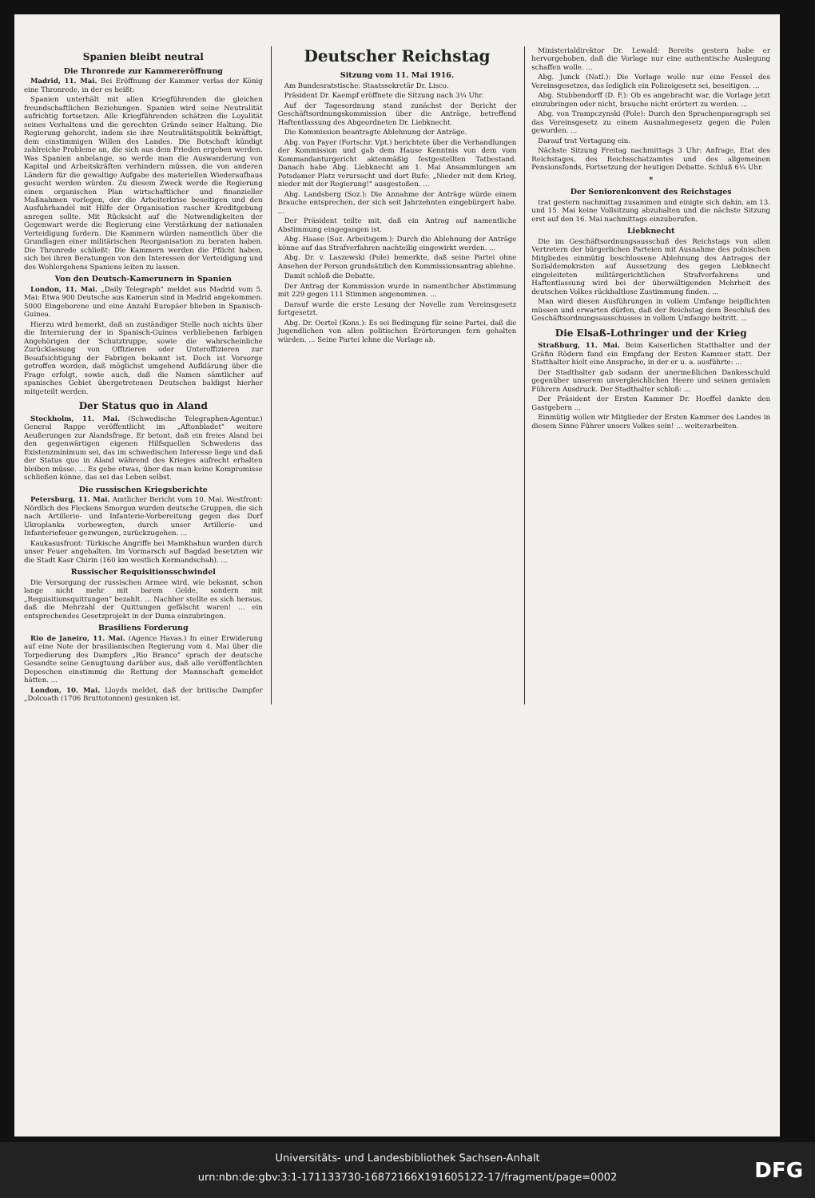Spanien bleibt neutral
Die Thronrede zur Kammereröffnung
Madrid, 11. Mai. Bei Eröffnung der Kammer verlas der König eine Thronrede, in der es heißt:
Spanien unterhält mit allen Kriegführenden die gleichen freundschaftlichen Beziehungen. Spanien wird seine Neutralität aufrichtig fortsetzen. Alle Kriegführenden schätzen die Loyalität seines Verhaltens und die gerechten Gründe seiner Haltung. Die Regierung gehorcht, indem sie ihre Neutralitätspolitik bekräftigt, dem einstimmigen Willen des Landes. Die Botschaft kündigt zahlreiche Probleme an, die sich aus dem Frieden ergeben werden. Was Spanien anbelange, so werde man die Auswanderung von Kapital und Arbeitskräften verhindern müssen, die von anderen Ländern für die gewaltige Aufgabe des materiellen Wiederaufbaus gesucht werden würden. Zu diesem Zweck werde die Regierung einen organischen Plan wirtschaftlicher und finanzieller Maßnahmen vorlegen, der die Arbeiterkrise beseitigen und den Ausfuhrhandel mit Hilfe der Organisation rascher Kreditgebung anregen sollte. Mit Rücksicht auf die Notwendigkeiten der Gegenwart werde die Regierung eine Verstärkung der nationalen Verteidigung fordern. Die Kammern würden namentlich über die Grundlagen einer militärischen Reorganisation zu beraten haben. Die Thronrede schließt: Die Kammern werden die Pflicht haben, sich bei ihren Beratungen von den Interessen der Verteidigung und des Wohlergehens Spaniens leiten zu lassen.
Von den Deutsch-Kamerunern in Spanien
London, 11. Mai. „Daily Telegraph" meldet aus Madrid vom 5. Mai: Etwa 900 Deutsche aus Kamerun sind in Madrid angekommen. 5000 Eingeborene und eine Anzahl Europäer blieben in Spanisch-Guinea.
Hierzu wird bemerkt, daß an zuständiger Stelle noch nichts über die Internierung der in Spanisch-Guinea verbliebenen farbigen Angehörigen der Schutztruppe, sowie die wahrscheinliche Zurücklassung von Offizieren oder Unteroffizieren zur Beaufsichtigung der Fabrigen bekannt ist. Doch ist Vorsorge getroffen worden, daß möglichst umgehend Aufklärung über die Frage erfolgt, sowie auch, daß die Namen sämtlicher auf spanisches Gebiet übergetretenen Deutschen baldigst hierher mitgeteilt werden.
Der Status quo in Aland
Stockholm, 11. Mai. (Schwedische Telegraphen-Agentur.) General Rappe veröffentlicht im „Aftonbladet" weitere Aeußerungen zur Alandsfrage. Er betont, daß ein freies Aland bei den gegenwärtigen eigenen Hilfsquellen Schwedens das Existenzminimum sei, das im schwedischen Interesse liege und daß der Status quo in Aland während des Krieges aufrecht erhalten bleiben müsse. ... Es gebe etwas, über das man keine Kompromisse schließen könne, das sei das Leben selbst.
Die russischen Kriegsberichte
Petersburg, 11. Mai. Amtlicher Bericht vom 10. Mai. Westfront: Nördlich des Fleckens Smorgon wurden deutsche Gruppen, die sich nach Artillerie- und Infanterie-Vorbereitung gegen das Dorf Ukroplanka vorbewegten, durch unser Artillerie- und Infanteriefeuer gezwungen, zurückzugehen. ...
Kaukasusfront: Türkische Angriffe bei Mamkhahun wurden durch unser Feuer angehalten. Im Vormarsch auf Bagdad besetzten wir die Stadt Kasr Chirin (160 km westlich Kermandschah). ...
Russischer Requisitionsschwindel
Die Versorgung der russischen Armee wird, wie bekannt, schon lange nicht mehr mit barem Gelde, sondern mit „Requisitionsquittungen" bezahlt. ... Nachher stellte es sich heraus, daß die Mehrzahl der Quittungen gefälscht waren! ... ein entsprechendes Gesetzprojekt in der Duma einzubringen.
Brasiliens Forderung
Rio de Janeiro, 11. Mai. (Agence Havas.) In einer Erwiderung auf eine Note der brasilianischen Regierung vom 4. Mai über die Torpedierung des Dampfers „Rio Branco" sprach der deutsche Gesandte seine Genugtuung darüber aus, daß alle veröffentlichten Depeschen einstimmig die Rettung der Mannschaft gemeldet hätten. ...
London, 10. Mai. Lloyds meldet, daß der britische Dampfer „Dolcoath (1706 Bruttotonnen) gesunken ist.
Deutscher Reichstag
Sitzung vom 11. Mai 1916.
Am Bundesratstische: Staatssekretär Dr. Lisco.
Präsident Dr. Kaempf eröffnete die Sitzung nach 3¼ Uhr.
Auf der Tagesordnung stand zunächst der Bericht der Geschäftsordnungskommission über die Anträge, betreffend Haftentlassung des Abgeordneten Dr. Liebknecht.
Die Kommission beantragte Ablehnung der Anträge.
Abg. von Payer (Fortschr. Vpt.) berichtete über die Verhandlungen der Kommission und gab dem Hause Kenntnis von dem vom Kommandanturgericht aktenmäßig festgestellten Tatbestand. Danach habe Abg. Liebknecht am 1. Mai Ansammlungen am Potsdamer Platz verursacht und dort Rufe: „Nieder mit dem Krieg, nieder mit der Regierung!" ausgestoßen. ...
Abg. Landsberg (Soz.): Die Annahme der Anträge würde einem Brauche entsprechen, der sich seit Jahrzehnten eingebürgert habe. ...
Der Präsident teilte mit, daß ein Antrag auf namentliche Abstimmung eingegangen ist.
Abg. Haase (Soz. Arbeitsgem.): Durch die Ablehnung der Anträge könne auf das Strafverfahren nachteilig eingewirkt werden. ...
Abg. Dr. v. Laszewski (Pole) bemerkte, daß seine Partei ohne Ansehen der Person grundsätzlich den Kommissionsantrag ablehne.
Damit schloß die Debatte.
Der Antrag der Kommission wurde in namentlicher Abstimmung mit 229 gegen 111 Stimmen angenommen. ...
Darauf wurde die erste Lesung der Novelle zum Vereinsgesetz fortgesetzt.
Abg. Dr. Oertel (Kons.): Es sei Bedingung für seine Partei, daß die Jugendlichen von allen politischen Erörterungen fern gehalten würden. ... Seine Partei lehne die Vorlage ab.
Ministerialdirektor Dr. Lewald: Bereits gestern habe er hervorgehoben, daß die Vorlage nur eine authentische Auslegung schaffen wolle. ...
Abg. Junck (Natl.): Die Vorlage wolle nur eine Fessel des Vereinsgesetzes, das lediglich ein Polizeigesetz sei, beseitigen. ...
Abg. Stubbendorff (D. F.): Ob es angebracht war, die Vorlage jetzt einzubringen oder nicht, brauche nicht erörtert zu werden. ...
Abg. von Trampczynski (Pole): Durch den Sprachenparagraph sei das Vereinsgesetz zu einem Ausnahmegesetz gegen die Polen geworden. ...
Darauf trat Vertagung ein.
Nächste Sitzung Freitag nachmittags 3 Uhr: Anfrage, Etat des Reichstages, des Reichsschatzamtes und des allgemeinen Pensionsfonds, Fortsetzung der heutigen Debatte. Schluß 6¼ Uhr.
*
Der Seniorenkonvent des Reichstages
trat gestern nachmittag zusammen und einigte sich dahin, am 13. und 15. Mai keine Vollsitzung abzuhalten und die nächste Sitzung erst auf den 16. Mai nachmittags einzuberufen.
Liebknecht
Die im Geschäftsordnungsausschuß des Reichstags von allen Vertretern der bürgerlichen Parteien mit Ausnahme des polnischen Mitgliedes einmütig beschlossene Ablehnung des Antrages der Sozialdemokraten auf Aussetzung des gegen Liebknecht eingeleiteten militärgerichtlichen Strafverfahrens und Haftentlassung wird bei der überwältigenden Mehrheit des deutschen Volkes rückhaltlose Zustimmung finden. ...
Man wird diesen Ausführungen in vollem Umfange beipflichten müssen und erwarten dürfen, daß der Reichstag dem Beschluß des Geschäftsordnungsausschusses in vollem Umfange beitritt. ...
Die Elsaß-Lothringer und der Krieg
Straßburg, 11. Mai. Beim Kaiserlichen Statthalter und der Gräfin Rödern fand ein Empfang der Ersten Kammer statt. Der Statthalter hielt eine Ansprache, in der er u. a. ausführte: ...
Der Stadthalter gab sodann der unermeßlichen Dankesschuld gegenüber unserem unvergleichlichen Heere und seinen genialen Führern Ausdruck. Der Stadthalter schloß: ...
Der Präsident der Ersten Kammer Dr. Hoeffel dankte den Gastgebern ...
Einmütig wollen wir Mitglieder der Ersten Kammer des Landes in diesem Sinne Führer unsers Volkes sein! ... weiterarbeiten.
Universitäts- und Landesbibliothek Sachsen-Anhalt
urn:nbn:de:gbv:3:1-171133730-16872166X191605122-17/fragment/page=0002
DFG